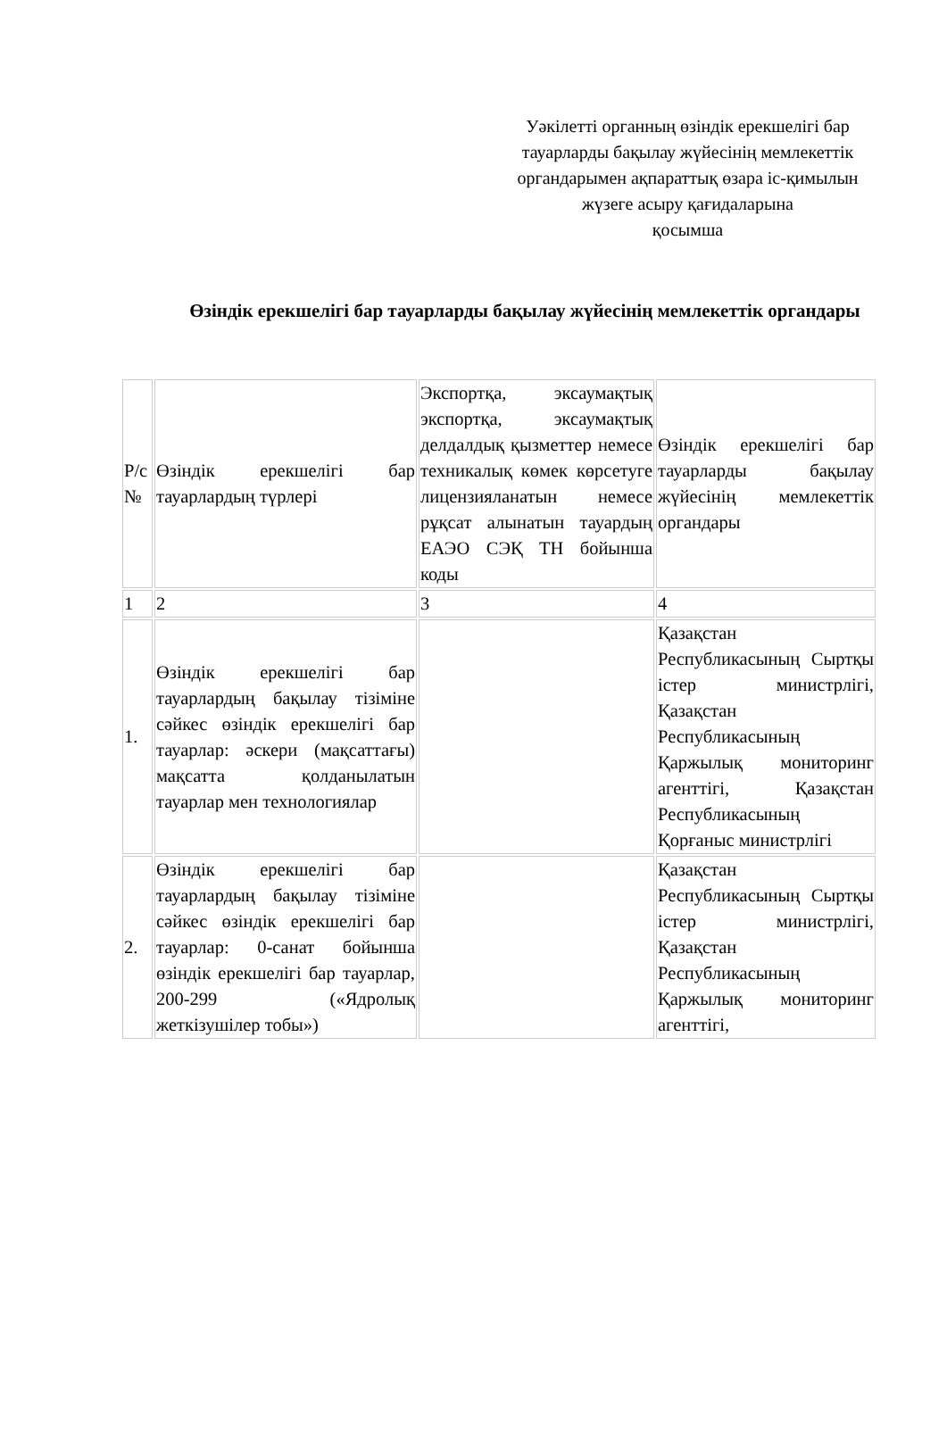Уәкілетті органның өзіндік ерекшелігі бар тауарларды бақылау жүйесінің мемлекеттік органдарымен ақпараттық өзара іс-қимылын жүзеге асыру қағидаларына
қосымша
Өзіндік ерекшелігі бар тауарларды бақылау жүйесінің мемлекеттік органдары
| Р/с № | Өзіндік ерекшелігі бар тауарлардың түрлері | Экспортқа, эксаумақтық экспортқа, эксаумақтық делдалдық қызметтер немесе техникалық көмек көрсетуге лицензияланатын немесе рұқсат алынатын тауардың ЕАЭО СЭҚ ТН бойынша коды | Өзіндік ерекшелігі бар тауарларды бақылау жүйесінің мемлекеттік органдары |
| 1 | 2 | 3 | 4 |
| 1. | Өзіндік ерекшелігі бар тауарлардың бақылау тізіміне сәйкес өзіндік ерекшелігі бар тауарлар: әскери (мақсаттағы) мақсатта қолданылатын тауарлар мен технологиялар | | Қазақстан Республикасының Сыртқы істер министрлігі, Қазақстан Республикасының Қаржылық мониторинг агенттігі, Қазақстан Республикасының Қорғаныс министрлігі |
| 2. | Өзіндік ерекшелігі бар тауарлардың бақылау тізіміне сәйкес өзіндік ерекшелігі бар тауарлар: 0-санат бойынша өзіндік ерекшелігі бар тауарлар, 200-299 («Ядролық жеткізушілер тобы») | | Қазақстан Республикасының Сыртқы істер министрлігі, Қазақстан Республикасының Қаржылық мониторинг агенттігі, |